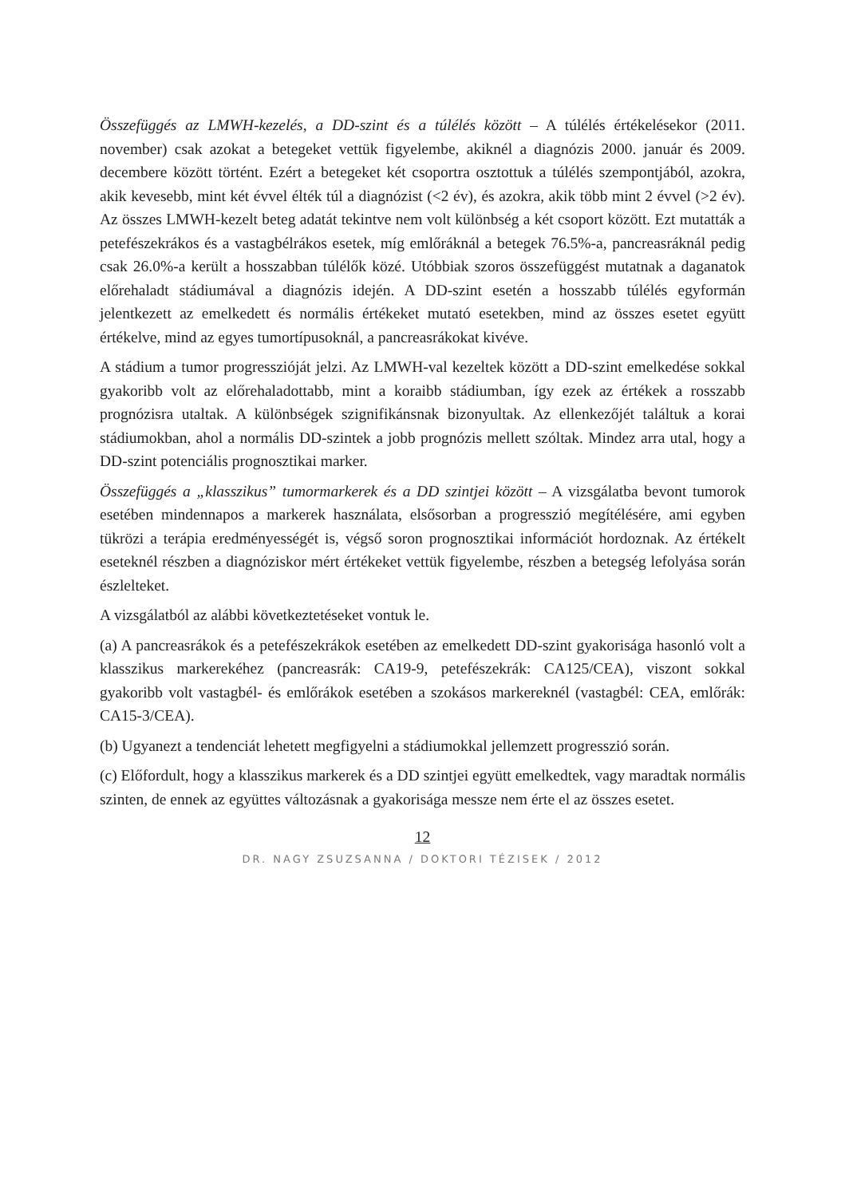Összefüggés az LMWH-kezelés, a DD-szint és a túlélés között – A túlélés értékelésekor (2011. november) csak azokat a betegeket vettük figyelembe, akiknél a diagnózis 2000. január és 2009. decembere között történt. Ezért a betegeket két csoportra osztottuk a túlélés szempontjából, azokra, akik kevesebb, mint két évvel élték túl a diagnózist (<2 év), és azokra, akik több mint 2 évvel (>2 év). Az összes LMWH-kezelt beteg adatát tekintve nem volt különbség a két csoport között. Ezt mutatták a petefészekrákos és a vastagbélrákos esetek, míg emlőráknál a betegek 76.5%-a, pancreasráknál pedig csak 26.0%-a került a hosszabban túlélők közé. Utóbbiak szoros összefüggést mutatnak a daganatok előrehaladt stádiumával a diagnózis idején. A DD-szint esetén a hosszabb túlélés egyformán jelentkezett az emelkedett és normális értékeket mutató esetekben, mind az összes esetet együtt értékelve, mind az egyes tumortípusoknál, a pancreasrákokat kivéve.
A stádium a tumor progresszióját jelzi. Az LMWH-val kezeltek között a DD-szint emelkedése sokkal gyakoribb volt az előrehaladottabb, mint a koraibb stádiumban, így ezek az értékek a rosszabb prognózisra utaltak. A különbségek szignifikánsnak bizonyultak. Az ellenkezőjét találtuk a korai stádiumokban, ahol a normális DD-szintek a jobb prognózis mellett szóltak. Mindez arra utal, hogy a DD-szint potenciális prognosztikai marker.
Összefüggés a „klasszikus” tumormarkerek és a DD szintjei között – A vizsgálatba bevont tumorok esetében mindennapos a markerek használata, elsősorban a progresszió megítélésére, ami egyben tükrözi a terápia eredményességét is, végső soron prognosztikai információt hordoznak. Az értékelt eseteknél részben a diagnóziskor mért értékeket vettük figyelembe, részben a betegség lefolyása során észlelteket.
A vizsgálatból az alábbi következtetéseket vontuk le.
(a) A pancreasrákok és a petefészekrákok esetében az emelkedett DD-szint gyakorisága hasonló volt a klasszikus markerekéhez (pancreasrák: CA19-9, petefészekrák: CA125/CEA), viszont sokkal gyakoribb volt vastagbél- és emlőrákok esetében a szokásos markereknél (vastagbél: CEA, emlőrák: CA15-3/CEA).
(b) Ugyanezt a tendenciát lehetett megfigyelni a stádiumokkal jellemzett progresszió során.
(c) Előfordult, hogy a klasszikus markerek és a DD szintjei együtt emelkedtek, vagy maradtak normális szinten, de ennek az együttes változásnak a gyakorisága messze nem érte el az összes esetet.
12
DR. NAGY ZSUZSANNA / DOKTORI TÉZISEK / 2012